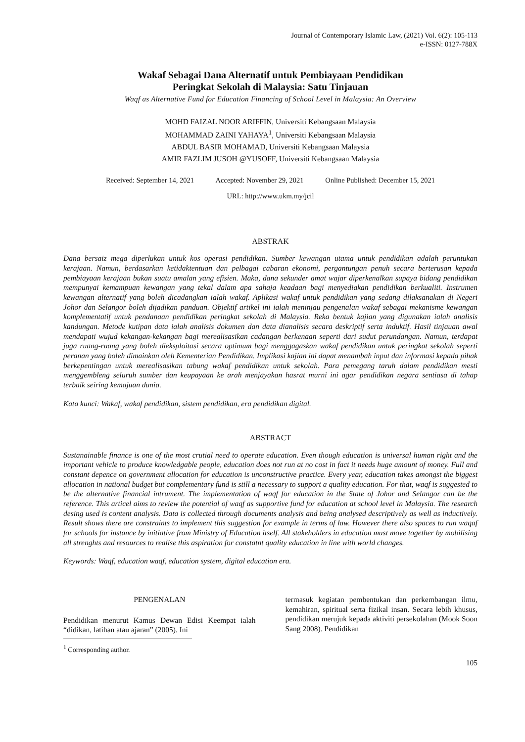Journal of Contemporary Islamic Law, (2021) Vol. 6(2): 105-113
e-ISSN: 0127-788X
Wakaf Sebagai Dana Alternatif untuk Pembiayaan Pendidikan
Peringkat Sekolah di Malaysia: Satu Tinjauan
Waqf as Alternative Fund for Education Financing of School Level in Malaysia: An Overview
MOHD FAIZAL NOOR ARIFFIN, Universiti Kebangsaan Malaysia
MOHAMMAD ZAINI YAHAYA<sup>1</sup>, Universiti Kebangsaan Malaysia
ABDUL BASIR MOHAMAD, Universiti Kebangsaan Malaysia
AMIR FAZLIM JUSOH @YUSOFF, Universiti Kebangsaan Malaysia
Received: September 14, 2021 Accepted: November 29, 2021 Online Published: December 15, 2021
URL: http://www.ukm.my/jcil
ABSTRAK
Dana bersaiz mega diperlukan untuk kos operasi pendidikan. Sumber kewangan utama untuk pendidikan adalah peruntukan kerajaan. Namun, berdasarkan ketidaktentuan dan pelbagai cabaran ekonomi, pergantungan penuh secara berterusan kepada pembiayaan kerajaan bukan suatu amalan yang efisien. Maka, dana sekunder amat wajar diperkenalkan supaya bidang pendidikan mempunyai kemampuan kewangan yang tekal dalam apa sahaja keadaan bagi menyediakan pendidikan berkualiti. Instrumen kewangan alternatif yang boleh dicadangkan ialah wakaf. Aplikasi wakaf untuk pendidikan yang sedang dilaksanakan di Negeri Johor dan Selangor boleh dijadikan panduan. Objektif artikel ini ialah meninjau pengenalan wakaf sebagai mekanisme kewangan komplementatif untuk pendanaan pendidikan peringkat sekolah di Malaysia. Reka bentuk kajian yang digunakan ialah analisis kandungan. Metode kutipan data ialah analisis dokumen dan data dianalisis secara deskriptif serta induktif. Hasil tinjauan awal mendapati wujud kekangan-kekangan bagi merealisasikan cadangan berkenaan seperti dari sudut perundangan. Namun, terdapat juga ruang-ruang yang boleh dieksploitasi secara optimum bagi menggagaskan wakaf pendidikan untuk peringkat sekolah seperti peranan yang boleh dimainkan oleh Kementerian Pendidikan. Implikasi kajian ini dapat menambah input dan informasi kepada pihak berkepentingan untuk merealisasikan tabung wakaf pendidikan untuk sekolah. Para pemegang taruh dalam pendidikan mesti menggembleng seluruh sumber dan keupayaan ke arah menjayakan hasrat murni ini agar pendidikan negara sentiasa di tahap terbaik seiring kemajuan dunia.
Kata kunci: Wakaf, wakaf pendidikan, sistem pendidikan, era pendidikan digital.
ABSTRACT
Sustanainable finance is one of the most crutial need to operate education. Even though education is universal human right and the important vehicle to produce knowledgable people, education does not run at no cost in fact it needs huge amount of money. Full and constant depence on government allocation for education is unconstructive practice. Every year, education takes amongst the biggest allocation in national budget but complementary fund is still a necessary to support a quality education. For that, waqf is suggested to be the alternative financial intrument. The implementation of waqf for education in the State of Johor and Selangor can be the reference. This articel aims to review the potential of waqf as supportive fund for education at school level in Malaysia. The research desing used is content analysis. Data is collected through documents analysis and being analysed descriptively as well as inductively. Result shows there are constraints to implement this suggestion for example in terms of law. However there also spaces to run waqaf for schools for instance by initiative from Ministry of Education itself. All stakeholders in education must move together by mobilising all strenghts and resources to realise this aspiration for constatnt quality education in line with world changes.
Keywords: Waqf, education waqf, education system, digital education era.
PENGENALAN
Pendidikan menurut Kamus Dewan Edisi Keempat ialah “didikan, latihan atau ajaran” (2005). Ini
termasuk kegiatan pembentukan dan perkembangan ilmu, kemahiran, spiritual serta fizikal insan. Secara lebih khusus, pendidikan merujuk kepada aktiviti persekolahan (Mook Soon Sang 2008). Pendidikan
<sup>1</sup> Corresponding author.
105